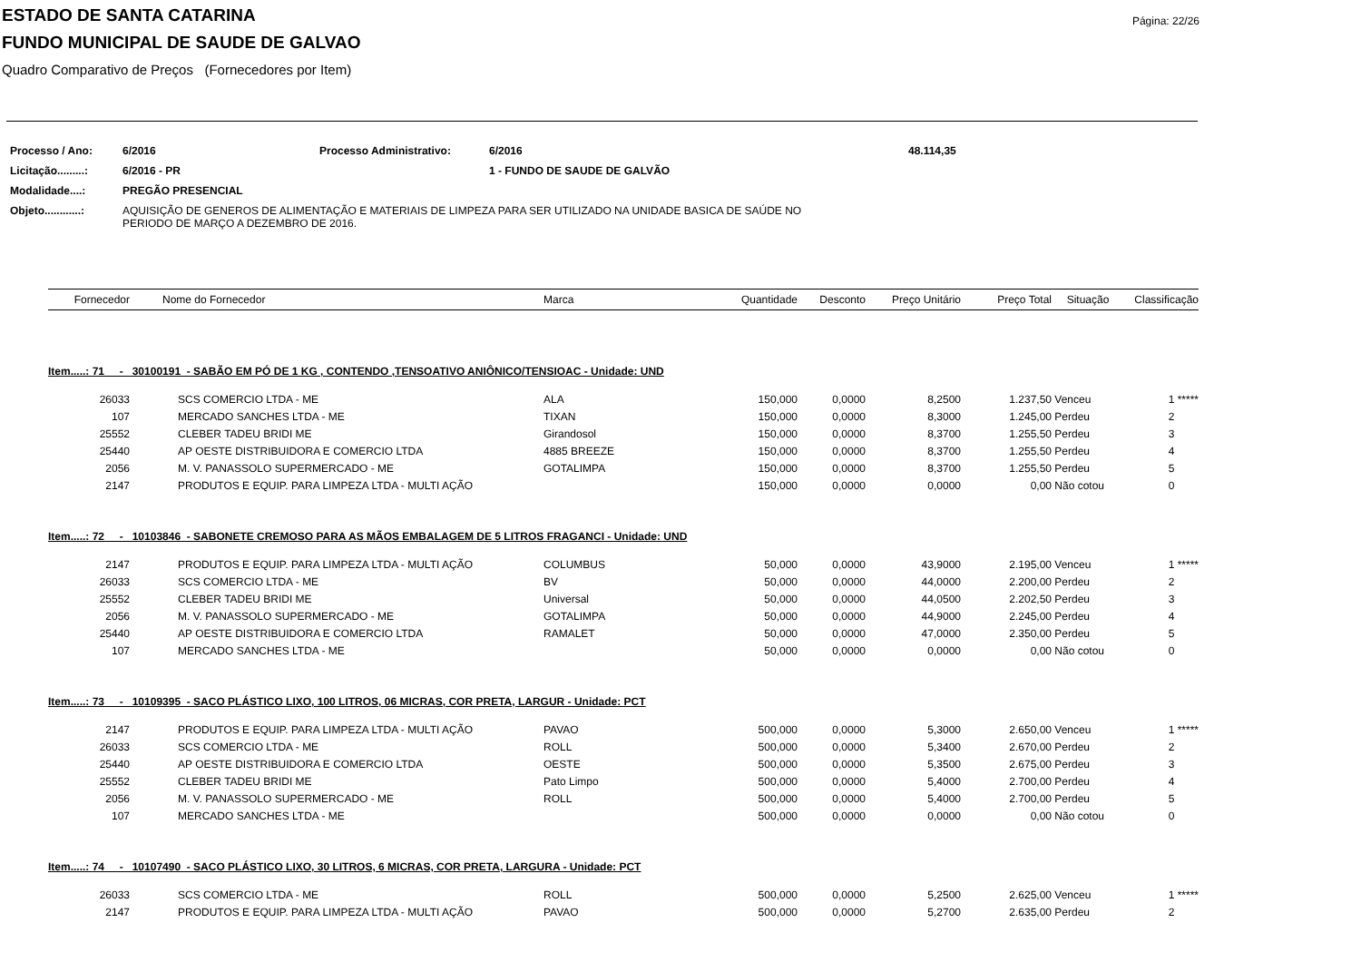Página: 22/26
ESTADO DE SANTA CATARINA
FUNDO MUNICIPAL DE SAUDE DE GALVAO
Quadro Comparativo de Preços (Fornecedores por Item)
| Processo / Ano: | 6/2016 | Processo Administrativo: | 6/2016 | 48.114,35 |
| Licitação.........: | 6/2016 - PR | | 1 - FUNDO DE SAUDE DE GALVÃO | |
| Modalidade....: | PREGÃO PRESENCIAL | | | |
| Objeto............: | AQUISIÇÃO DE GENEROS DE ALIMENTAÇÃO E MATERIAIS DE LIMPEZA PARA SER UTILIZADO NA UNIDADE BASICA DE SAÚDE NO PERIODO DE MARÇO A DEZEMBRO DE 2016. | | | |
| Fornecedor | Nome do Fornecedor | Marca | Quantidade | Desconto | Preço Unitário | Preço Total | Situação | Classificação |
| --- | --- | --- | --- | --- | --- | --- | --- | --- |
| Item.....: 71 - 30100191 - SABÃO EM PÓ DE 1 KG , CONTENDO ,TENSOATIVO ANIÔNICO/TENSIOAC - Unidade: UND | | | | | | | | |
| 26033 | SCS COMERCIO LTDA - ME | ALA | 150,000 | 0,0000 | 8,2500 | 1.237,50 | Venceu | 1 ***** |
| 107 | MERCADO SANCHES LTDA - ME | TIXAN | 150,000 | 0,0000 | 8,3000 | 1.245,00 | Perdeu | 2 |
| 25552 | CLEBER TADEU BRIDI ME | Girandosol | 150,000 | 0,0000 | 8,3700 | 1.255,50 | Perdeu | 3 |
| 25440 | AP OESTE DISTRIBUIDORA E COMERCIO LTDA | 4885 BREEZE | 150,000 | 0,0000 | 8,3700 | 1.255,50 | Perdeu | 4 |
| 2056 | M. V. PANASSOLO SUPERMERCADO - ME | GOTALIMPA | 150,000 | 0,0000 | 8,3700 | 1.255,50 | Perdeu | 5 |
| 2147 | PRODUTOS E EQUIP. PARA LIMPEZA LTDA - MULTI AÇÃO | | 150,000 | 0,0000 | 0,0000 | 0,00 | Não cotou | 0 |
| Item.....: 72 - 10103846 - SABONETE CREMOSO PARA AS MÃOS EMBALAGEM DE 5 LITROS FRAGANCI - Unidade: UND | | | | | | | | |
| 2147 | PRODUTOS E EQUIP. PARA LIMPEZA LTDA - MULTI AÇÃO | COLUMBUS | 50,000 | 0,0000 | 43,9000 | 2.195,00 | Venceu | 1 ***** |
| 26033 | SCS COMERCIO LTDA - ME | BV | 50,000 | 0,0000 | 44,0000 | 2.200,00 | Perdeu | 2 |
| 25552 | CLEBER TADEU BRIDI ME | Universal | 50,000 | 0,0000 | 44,0500 | 2.202,50 | Perdeu | 3 |
| 2056 | M. V. PANASSOLO SUPERMERCADO - ME | GOTALIMPA | 50,000 | 0,0000 | 44,9000 | 2.245,00 | Perdeu | 4 |
| 25440 | AP OESTE DISTRIBUIDORA E COMERCIO LTDA | RAMALET | 50,000 | 0,0000 | 47,0000 | 2.350,00 | Perdeu | 5 |
| 107 | MERCADO SANCHES LTDA - ME | | 50,000 | 0,0000 | 0,0000 | 0,00 | Não cotou | 0 |
| Item.....: 73 - 10109395 - SACO PLÁSTICO LIXO, 100 LITROS, 06 MICRAS, COR PRETA, LARGUR - Unidade: PCT | | | | | | | | |
| 2147 | PRODUTOS E EQUIP. PARA LIMPEZA LTDA - MULTI AÇÃO | PAVAO | 500,000 | 0,0000 | 5,3000 | 2.650,00 | Venceu | 1 ***** |
| 26033 | SCS COMERCIO LTDA - ME | ROLL | 500,000 | 0,0000 | 5,3400 | 2.670,00 | Perdeu | 2 |
| 25440 | AP OESTE DISTRIBUIDORA E COMERCIO LTDA | OESTE | 500,000 | 0,0000 | 5,3500 | 2.675,00 | Perdeu | 3 |
| 25552 | CLEBER TADEU BRIDI ME | Pato Limpo | 500,000 | 0,0000 | 5,4000 | 2.700,00 | Perdeu | 4 |
| 2056 | M. V. PANASSOLO SUPERMERCADO - ME | ROLL | 500,000 | 0,0000 | 5,4000 | 2.700,00 | Perdeu | 5 |
| 107 | MERCADO SANCHES LTDA - ME | | 500,000 | 0,0000 | 0,0000 | 0,00 | Não cotou | 0 |
| Item.....: 74 - 10107490 - SACO PLÁSTICO LIXO, 30 LITROS, 6 MICRAS, COR PRETA, LARGURA - Unidade: PCT | | | | | | | | |
| 26033 | SCS COMERCIO LTDA - ME | ROLL | 500,000 | 0,0000 | 5,2500 | 2.625,00 | Venceu | 1 ***** |
| 2147 | PRODUTOS E EQUIP. PARA LIMPEZA LTDA - MULTI AÇÃO | PAVAO | 500,000 | 0,0000 | 5,2700 | 2.635,00 | Perdeu | 2 |